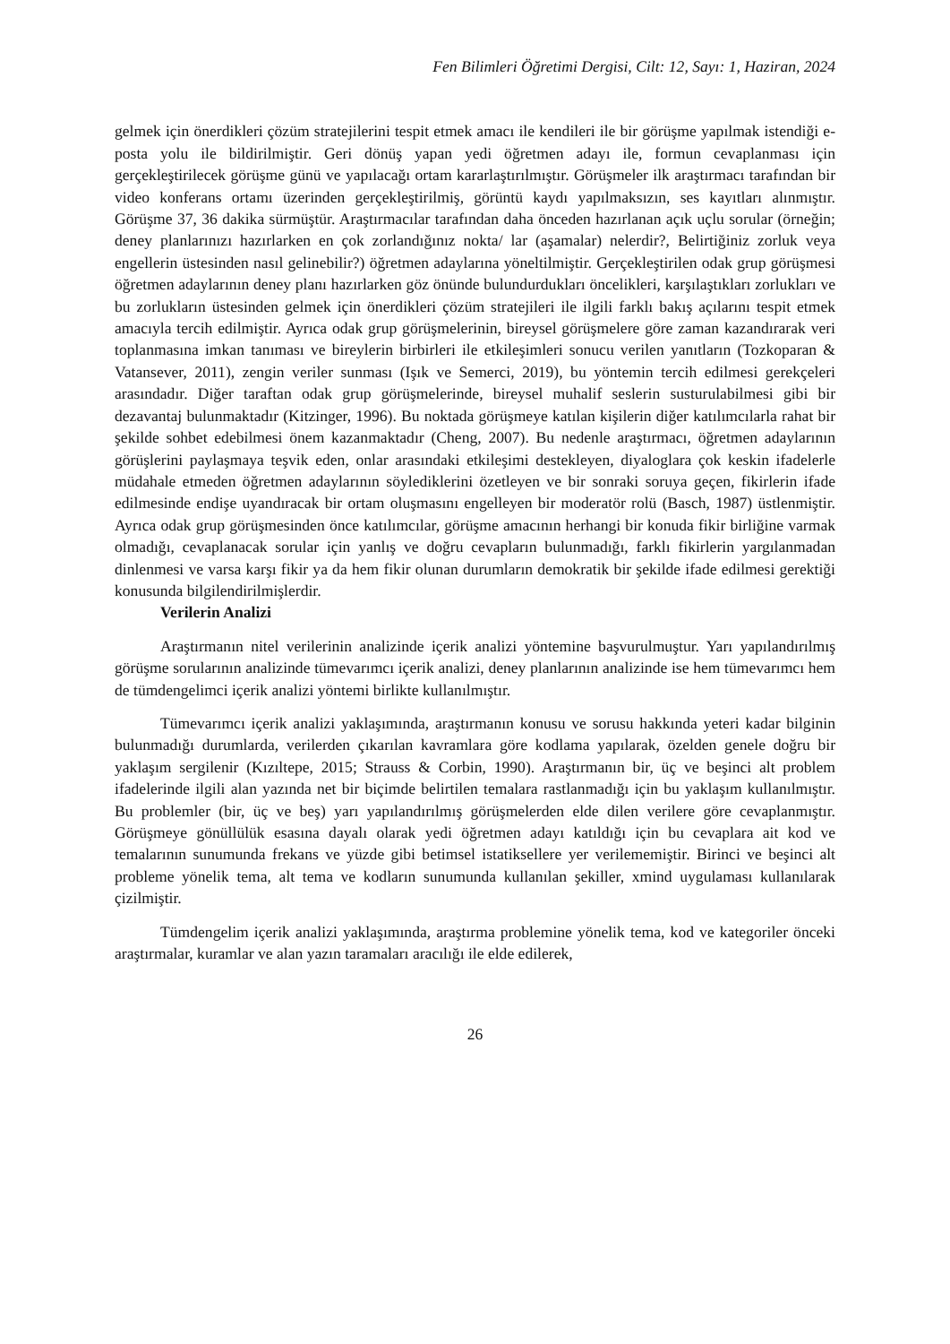Fen Bilimleri Öğretimi Dergisi, Cilt: 12, Sayı: 1, Haziran, 2024
gelmek için önerdikleri çözüm stratejilerini tespit etmek amacı ile kendileri ile bir görüşme yapılmak istendiği e-posta yolu ile bildirilmiştir. Geri dönüş yapan yedi öğretmen adayı ile, formun cevaplanması için gerçekleştirilecek görüşme günü ve yapılacağı ortam kararlaştırılmıştır. Görüşmeler ilk araştırmacı tarafından bir video konferans ortamı üzerinden gerçekleştirilmiş, görüntü kaydı yapılmaksızın, ses kayıtları alınmıştır. Görüşme 37, 36 dakika sürmüştür. Araştırmacılar tarafından daha önceden hazırlanan açık uçlu sorular (örneğin; deney planlarınızı hazırlarken en çok zorlandığınız nokta/ lar (aşamalar) nelerdir?, Belirtiğiniz zorluk veya engellerin üstesinden nasıl gelinebilir?) öğretmen adaylarına yöneltilmiştir. Gerçekleştirilen odak grup görüşmesi öğretmen adaylarının deney planı hazırlarken göz önünde bulundurdukları öncelikleri, karşılaştıkları zorlukları ve bu zorlukların üstesinden gelmek için önerdikleri çözüm stratejileri ile ilgili farklı bakış açılarını tespit etmek amacıyla tercih edilmiştir. Ayrıca odak grup görüşmelerinin, bireysel görüşmelere göre zaman kazandırarak veri toplanmasına imkan tanıması ve bireylerin birbirleri ile etkileşimleri sonucu verilen yanıtların (Tozkoparan & Vatansever, 2011), zengin veriler sunması (Işık ve Semerci, 2019), bu yöntemin tercih edilmesi gerekçeleri arasındadır. Diğer taraftan odak grup görüşmelerinde, bireysel muhalif seslerin susturulabilmesi gibi bir dezavantaj bulunmaktadır (Kitzinger, 1996). Bu noktada görüşmeye katılan kişilerin diğer katılımcılarla rahat bir şekilde sohbet edebilmesi önem kazanmaktadır (Cheng, 2007). Bu nedenle araştırmacı, öğretmen adaylarının görüşlerini paylaşmaya teşvik eden, onlar arasındaki etkileşimi destekleyen, diyaloglara çok keskin ifadelerle müdahale etmeden öğretmen adaylarının söylediklerini özetleyen ve bir sonraki soruya geçen, fikirlerin ifade edilmesinde endişe uyandıracak bir ortam oluşmasını engelleyen bir moderatör rolü (Basch, 1987) üstlenmiştir. Ayrıca odak grup görüşmesinden önce katılımcılar, görüşme amacının herhangi bir konuda fikir birliğine varmak olmadığı, cevaplanacak sorular için yanlış ve doğru cevapların bulunmadığı, farklı fikirlerin yargılanmadan dinlenmesi ve varsa karşı fikir ya da hem fikir olunan durumların demokratik bir şekilde ifade edilmesi gerektiği konusunda bilgilendirilmişlerdir.
Verilerin Analizi
Araştırmanın nitel verilerinin analizinde içerik analizi yöntemine başvurulmuştur. Yarı yapılandırılmış görüşme sorularının analizinde tümevarımcı içerik analizi, deney planlarının analizinde ise hem tümevarımcı hem de tümdengelimci içerik analizi yöntemi birlikte kullanılmıştır.
Tümevarımcı içerik analizi yaklaşımında, araştırmanın konusu ve sorusu hakkında yeteri kadar bilginin bulunmadığı durumlarda, verilerden çıkarılan kavramlara göre kodlama yapılarak, özelden genele doğru bir yaklaşım sergilenir (Kızıltepe, 2015; Strauss & Corbin, 1990). Araştırmanın bir, üç ve beşinci alt problem ifadelerinde ilgili alan yazında net bir biçimde belirtilen temalara rastlanmadığı için bu yaklaşım kullanılmıştır. Bu problemler (bir, üç ve beş) yarı yapılandırılmış görüşmelerden elde dilen verilere göre cevaplanmıştır. Görüşmeye gönüllülük esasına dayalı olarak yedi öğretmen adayı katıldığı için bu cevaplara ait kod ve temalarının sunumunda frekans ve yüzde gibi betimsel istatiksellere yer verilememiştir. Birinci ve beşinci alt probleme yönelik tema, alt tema ve kodların sunumunda kullanılan şekiller, xmind uygulaması kullanılarak çizilmiştir.
Tümdengelim içerik analizi yaklaşımında, araştırma problemine yönelik tema, kod ve kategoriler önceki araştırmalar, kuramlar ve alan yazın taramaları aracılığı ile elde edilerek,
26